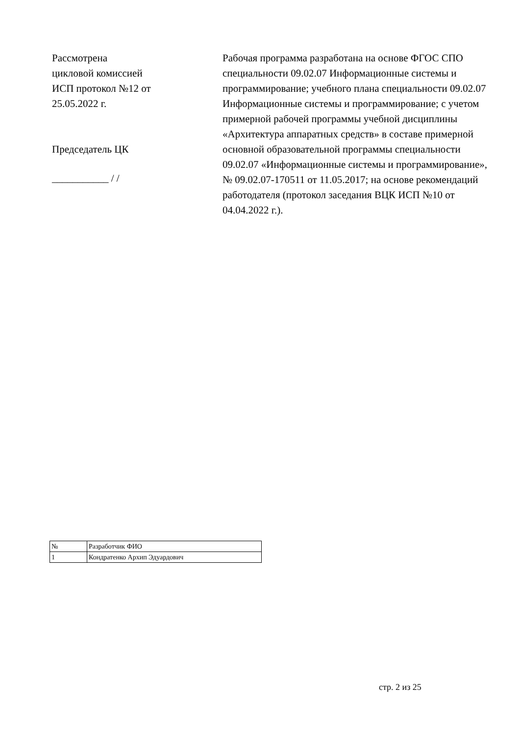Рассмотрена
цикловой комиссией
ИСП протокол №12 от
25.05.2022 г.
Председатель ЦК
___________ / /
Рабочая программа разработана на основе ФГОС СПО специальности 09.02.07 Информационные системы и программирование; учебного плана специальности 09.02.07 Информационные системы и программирование; с учетом примерной рабочей программы учебной дисциплины «Архитектура аппаратных средств» в составе примерной основной образовательной программы специальности 09.02.07 «Информационные системы и программирование», № 09.02.07-170511 от 11.05.2017; на основе рекомендаций работодателя (протокол заседания ВЦК ИСП №10 от 04.04.2022 г.).
| № | Разработчик ФИО |
| 1 | Кондратенко Архип Эдуардович |
стр. 2 из 25